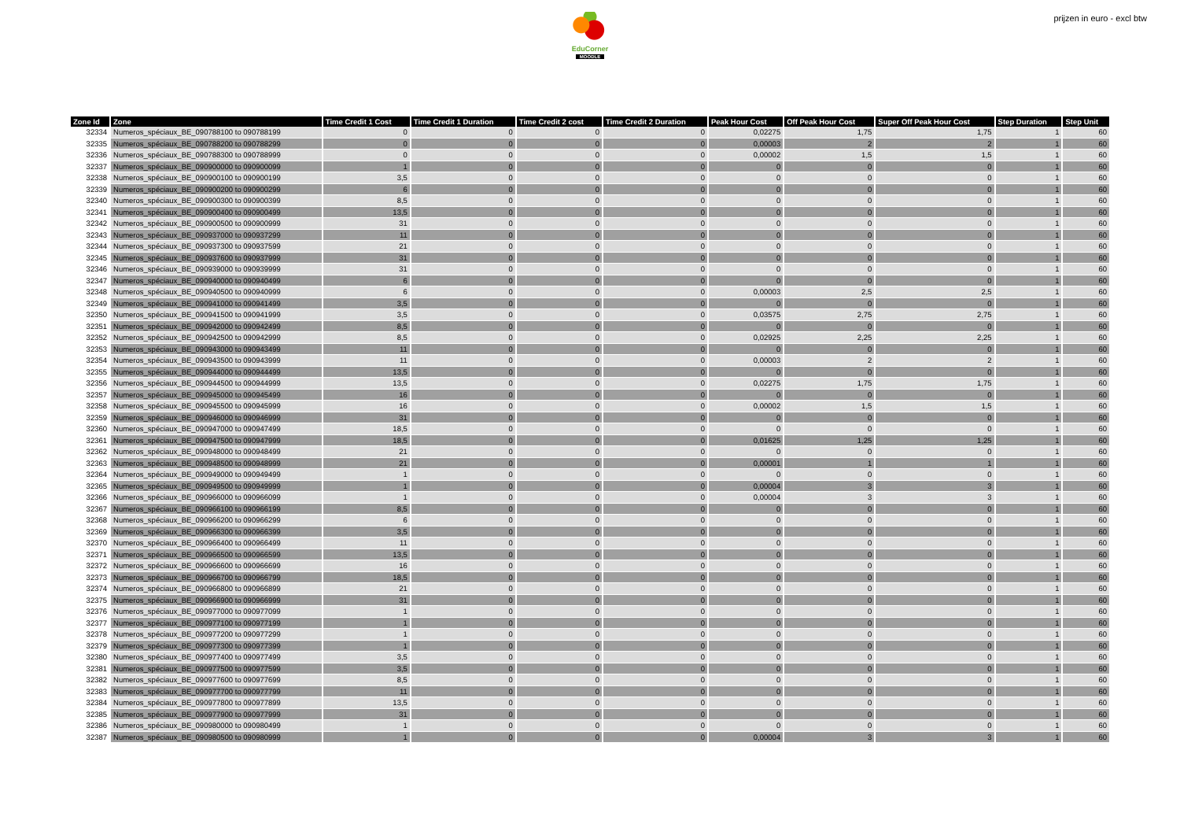EduCorner
MOODLE
prijzen in euro - excl btw
| Zone Id | Zone | Time Credit 1 Cost | Time Credit 1 Duration | Time Credit 2 cost | Time Credit 2 Duration | Peak Hour Cost | Off Peak Hour Cost | Super Off Peak Hour Cost | Step Duration | Step Unit |
| --- | --- | --- | --- | --- | --- | --- | --- | --- | --- | --- |
| 32334 | Numeros_spéciaux_BE_090788100 to 090788199 | 0 | 0 | 0 | 0 | 0,02275 | 1,75 | 1,75 | 1 | 60 |
| 32335 | Numeros_spéciaux_BE_090788200 to 090788299 | 0 | 0 | 0 | 0 | 0,00003 | 2 | 2 | 1 | 60 |
| 32336 | Numeros_spéciaux_BE_090788300 to 090788999 | 0 | 0 | 0 | 0 | 0,00002 | 1,5 | 1,5 | 1 | 60 |
| 32337 | Numeros_spéciaux_BE_090900000 to 090900099 | 1 | 0 | 0 | 0 | 0 | 0 | 0 | 1 | 60 |
| 32338 | Numeros_spéciaux_BE_090900100 to 090900199 | 3,5 | 0 | 0 | 0 | 0 | 0 | 0 | 1 | 60 |
| 32339 | Numeros_spéciaux_BE_090900200 to 090900299 | 6 | 0 | 0 | 0 | 0 | 0 | 0 | 1 | 60 |
| 32340 | Numeros_spéciaux_BE_090900300 to 090900399 | 8,5 | 0 | 0 | 0 | 0 | 0 | 0 | 1 | 60 |
| 32341 | Numeros_spéciaux_BE_090900400 to 090900499 | 13,5 | 0 | 0 | 0 | 0 | 0 | 0 | 1 | 60 |
| 32342 | Numeros_spéciaux_BE_090900500 to 090900999 | 31 | 0 | 0 | 0 | 0 | 0 | 0 | 1 | 60 |
| 32343 | Numeros_spéciaux_BE_090937000 to 090937299 | 11 | 0 | 0 | 0 | 0 | 0 | 0 | 1 | 60 |
| 32344 | Numeros_spéciaux_BE_090937300 to 090937599 | 21 | 0 | 0 | 0 | 0 | 0 | 0 | 1 | 60 |
| 32345 | Numeros_spéciaux_BE_090937600 to 090937999 | 31 | 0 | 0 | 0 | 0 | 0 | 0 | 1 | 60 |
| 32346 | Numeros_spéciaux_BE_090939000 to 090939999 | 31 | 0 | 0 | 0 | 0 | 0 | 0 | 1 | 60 |
| 32347 | Numeros_spéciaux_BE_090940000 to 090940499 | 6 | 0 | 0 | 0 | 0 | 0 | 0 | 1 | 60 |
| 32348 | Numeros_spéciaux_BE_090940500 to 090940999 | 6 | 0 | 0 | 0 | 0,00003 | 2,5 | 2,5 | 1 | 60 |
| 32349 | Numeros_spéciaux_BE_090941000 to 090941499 | 3,5 | 0 | 0 | 0 | 0 | 0 | 0 | 1 | 60 |
| 32350 | Numeros_spéciaux_BE_090941500 to 090941999 | 3,5 | 0 | 0 | 0 | 0,03575 | 2,75 | 2,75 | 1 | 60 |
| 32351 | Numeros_spéciaux_BE_090942000 to 090942499 | 8,5 | 0 | 0 | 0 | 0 | 0 | 0 | 1 | 60 |
| 32352 | Numeros_spéciaux_BE_090942500 to 090942999 | 8,5 | 0 | 0 | 0 | 0,02925 | 2,25 | 2,25 | 1 | 60 |
| 32353 | Numeros_spéciaux_BE_090943000 to 090943499 | 11 | 0 | 0 | 0 | 0 | 0 | 0 | 1 | 60 |
| 32354 | Numeros_spéciaux_BE_090943500 to 090943999 | 11 | 0 | 0 | 0 | 0,00003 | 2 | 2 | 1 | 60 |
| 32355 | Numeros_spéciaux_BE_090944000 to 090944499 | 13,5 | 0 | 0 | 0 | 0 | 0 | 0 | 1 | 60 |
| 32356 | Numeros_spéciaux_BE_090944500 to 090944999 | 13,5 | 0 | 0 | 0 | 0,02275 | 1,75 | 1,75 | 1 | 60 |
| 32357 | Numeros_spéciaux_BE_090945000 to 090945499 | 16 | 0 | 0 | 0 | 0 | 0 | 0 | 1 | 60 |
| 32358 | Numeros_spéciaux_BE_090945500 to 090945999 | 16 | 0 | 0 | 0 | 0,00002 | 1,5 | 1,5 | 1 | 60 |
| 32359 | Numeros_spéciaux_BE_090946000 to 090946999 | 31 | 0 | 0 | 0 | 0 | 0 | 0 | 1 | 60 |
| 32360 | Numeros_spéciaux_BE_090947000 to 090947499 | 18,5 | 0 | 0 | 0 | 0 | 0 | 0 | 1 | 60 |
| 32361 | Numeros_spéciaux_BE_090947500 to 090947999 | 18,5 | 0 | 0 | 0 | 0,01625 | 1,25 | 1,25 | 1 | 60 |
| 32362 | Numeros_spéciaux_BE_090948000 to 090948499 | 21 | 0 | 0 | 0 | 0 | 0 | 0 | 1 | 60 |
| 32363 | Numeros_spéciaux_BE_090948500 to 090948999 | 21 | 0 | 0 | 0 | 0,00001 | 1 | 1 | 1 | 60 |
| 32364 | Numeros_spéciaux_BE_090949000 to 090949499 | 1 | 0 | 0 | 0 | 0 | 0 | 0 | 1 | 60 |
| 32365 | Numeros_spéciaux_BE_090949500 to 090949999 | 1 | 0 | 0 | 0 | 0,00004 | 3 | 3 | 1 | 60 |
| 32366 | Numeros_spéciaux_BE_090966000 to 090966099 | 1 | 0 | 0 | 0 | 0,00004 | 3 | 3 | 1 | 60 |
| 32367 | Numeros_spéciaux_BE_090966100 to 090966199 | 8,5 | 0 | 0 | 0 | 0 | 0 | 0 | 1 | 60 |
| 32368 | Numeros_spéciaux_BE_090966200 to 090966299 | 6 | 0 | 0 | 0 | 0 | 0 | 0 | 1 | 60 |
| 32369 | Numeros_spéciaux_BE_090966300 to 090966399 | 3,5 | 0 | 0 | 0 | 0 | 0 | 0 | 1 | 60 |
| 32370 | Numeros_spéciaux_BE_090966400 to 090966499 | 11 | 0 | 0 | 0 | 0 | 0 | 0 | 1 | 60 |
| 32371 | Numeros_spéciaux_BE_090966500 to 090966599 | 13,5 | 0 | 0 | 0 | 0 | 0 | 0 | 1 | 60 |
| 32372 | Numeros_spéciaux_BE_090966600 to 090966699 | 16 | 0 | 0 | 0 | 0 | 0 | 0 | 1 | 60 |
| 32373 | Numeros_spéciaux_BE_090966700 to 090966799 | 18,5 | 0 | 0 | 0 | 0 | 0 | 0 | 1 | 60 |
| 32374 | Numeros_spéciaux_BE_090966800 to 090966899 | 21 | 0 | 0 | 0 | 0 | 0 | 0 | 1 | 60 |
| 32375 | Numeros_spéciaux_BE_090966900 to 090966999 | 31 | 0 | 0 | 0 | 0 | 0 | 0 | 1 | 60 |
| 32376 | Numeros_spéciaux_BE_090977000 to 090977099 | 1 | 0 | 0 | 0 | 0 | 0 | 0 | 1 | 60 |
| 32377 | Numeros_spéciaux_BE_090977100 to 090977199 | 1 | 0 | 0 | 0 | 0 | 0 | 0 | 1 | 60 |
| 32378 | Numeros_spéciaux_BE_090977200 to 090977299 | 1 | 0 | 0 | 0 | 0 | 0 | 0 | 1 | 60 |
| 32379 | Numeros_spéciaux_BE_090977300 to 090977399 | 1 | 0 | 0 | 0 | 0 | 0 | 0 | 1 | 60 |
| 32380 | Numeros_spéciaux_BE_090977400 to 090977499 | 3,5 | 0 | 0 | 0 | 0 | 0 | 0 | 1 | 60 |
| 32381 | Numeros_spéciaux_BE_090977500 to 090977599 | 3,5 | 0 | 0 | 0 | 0 | 0 | 0 | 1 | 60 |
| 32382 | Numeros_spéciaux_BE_090977600 to 090977699 | 8,5 | 0 | 0 | 0 | 0 | 0 | 0 | 1 | 60 |
| 32383 | Numeros_spéciaux_BE_090977700 to 090977799 | 11 | 0 | 0 | 0 | 0 | 0 | 0 | 1 | 60 |
| 32384 | Numeros_spéciaux_BE_090977800 to 090977899 | 13,5 | 0 | 0 | 0 | 0 | 0 | 0 | 1 | 60 |
| 32385 | Numeros_spéciaux_BE_090977900 to 090977999 | 31 | 0 | 0 | 0 | 0 | 0 | 0 | 1 | 60 |
| 32386 | Numeros_spéciaux_BE_090980000 to 090980499 | 1 | 0 | 0 | 0 | 0 | 0 | 0 | 1 | 60 |
| 32387 | Numeros_spéciaux_BE_090980500 to 090980999 | 1 | 0 | 0 | 0 | 0,00004 | 3 | 3 | 1 | 60 |